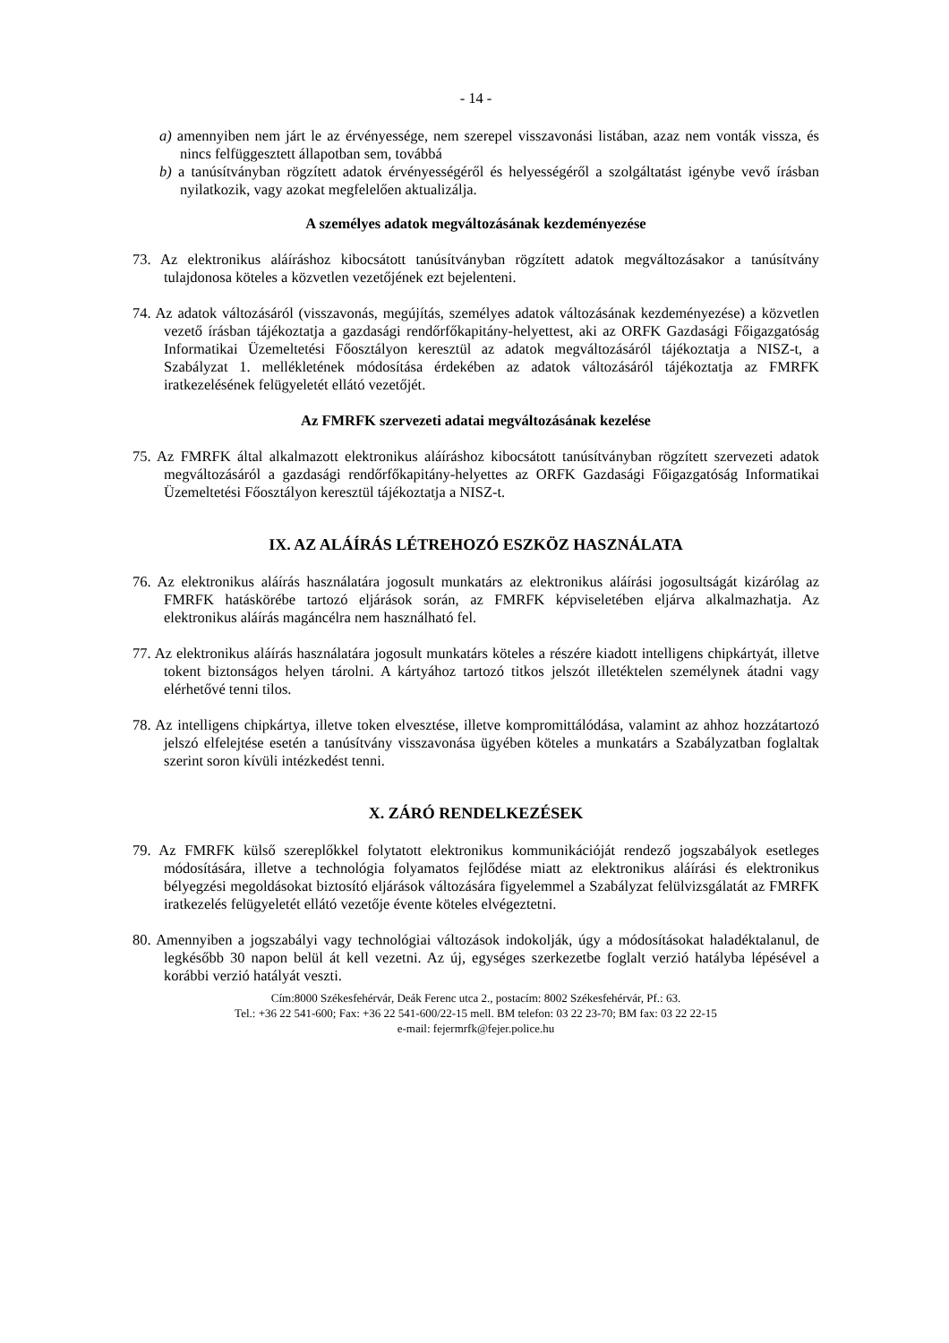- 14 -
a) amennyiben nem járt le az érvényessége, nem szerepel visszavonási listában, azaz nem vonták vissza, és nincs felfüggesztett állapotban sem, továbbá
b) a tanúsítványban rögzített adatok érvényességéről és helyességéről a szolgáltatást igénybe vevő írásban nyilatkozik, vagy azokat megfelelően aktualizálja.
A személyes adatok megváltozásának kezdeményezése
73. Az elektronikus aláíráshoz kibocsátott tanúsítványban rögzített adatok megváltozásakor a tanúsítvány tulajdonosa köteles a közvetlen vezetőjének ezt bejelenteni.
74. Az adatok változásáról (visszavonás, megújítás, személyes adatok változásának kezdeményezése) a közvetlen vezető írásban tájékoztatja a gazdasági rendőrfőkapitány-helyettest, aki az ORFK Gazdasági Főigazgatóság Informatikai Üzemeltetési Főosztályon keresztül az adatok megváltozásáról tájékoztatja a NISZ-t, a Szabályzat 1. mellékletének módosítása érdekében az adatok változásáról tájékoztatja az FMRFK iratkezelésének felügyeletét ellátó vezetőjét.
Az FMRFK szervezeti adatai megváltozásának kezelése
75. Az FMRFK által alkalmazott elektronikus aláíráshoz kibocsátott tanúsítványban rögzített szervezeti adatok megváltozásáról a gazdasági rendőrfőkapitány-helyettes az ORFK Gazdasági Főigazgatóság Informatikai Üzemeltetési Főosztályon keresztül tájékoztatja a NISZ-t.
IX. AZ ALÁÍRÁS LÉTREHOZÓ ESZKÖZ HASZNÁLATA
76. Az elektronikus aláírás használatára jogosult munkatárs az elektronikus aláírási jogosultságát kizárólag az FMRFK hatáskörébe tartozó eljárások során, az FMRFK képviseletében eljárva alkalmazhatja. Az elektronikus aláírás magáncélra nem használható fel.
77. Az elektronikus aláírás használatára jogosult munkatárs köteles a részére kiadott intelligens chipkártyát, illetve tokent biztonságos helyen tárolni. A kártyához tartozó titkos jelszót illetéktelen személynek átadni vagy elérhetővé tenni tilos.
78. Az intelligens chipkártya, illetve token elvesztése, illetve kompromittálódása, valamint az ahhoz hozzátartozó jelszó elfelejtése esetén a tanúsítvány visszavonása ügyében köteles a munkatárs a Szabályzatban foglaltak szerint soron kívüli intézkedést tenni.
X. ZÁRÓ RENDELKEZÉSEK
79. Az FMRFK külső szereplőkkel folytatott elektronikus kommunikációját rendező jogszabályok esetleges módosítására, illetve a technológia folyamatos fejlődése miatt az elektronikus aláírási és elektronikus bélyegzési megoldásokat biztosító eljárások változására figyelemmel a Szabályzat felülvizsgálatát az FMRFK iratkezelés felügyeletét ellátó vezetője évente köteles elvégeztetni.
80. Amennyiben a jogszabályi vagy technológiai változások indokolják, úgy a módosításokat haladéktalanul, de legkésőbb 30 napon belül át kell vezetni. Az új, egységes szerkezetbe foglalt verzió hatályba lépésével a korábbi verzió hatályát veszti.
Cím:8000 Székesfehérvár, Deák Ferenc utca 2., postacím: 8002 Székesfehérvár, Pf.: 63.
Tel.: +36 22 541-600; Fax: +36 22 541-600/22-15 mell. BM telefon: 03 22 23-70; BM fax: 03 22 22-15
e-mail: fejermrfk@fejer.police.hu